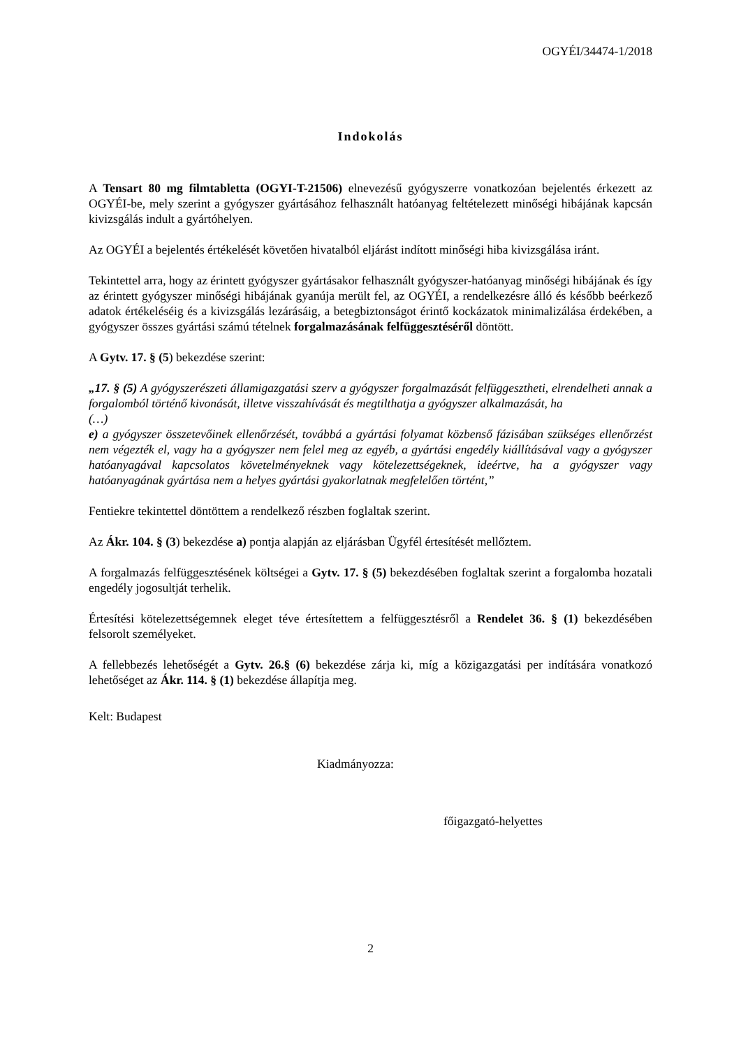OGYÉI/34474-1/2018
Indokolás
A Tensart 80 mg filmtabletta (OGYI-T-21506) elnevezésű gyógyszerre vonatkozóan bejelentés érkezett az OGYÉI-be, mely szerint a gyógyszer gyártásához felhasznált hatóanyag feltételezett minőségi hibájának kapcsán kivizsgálás indult a gyártóhelyen.
Az OGYÉI a bejelentés értékelését követően hivatalból eljárást indított minőségi hiba kivizsgálása iránt.
Tekintettel arra, hogy az érintett gyógyszer gyártásakor felhasznált gyógyszer-hatóanyag minőségi hibájának és így az érintett gyógyszer minőségi hibájának gyanúja merült fel, az OGYÉI, a rendelkezésre álló és később beérkező adatok értékeléséig és a kivizsgálás lezárásáig, a betegbiztonságot érintő kockázatok minimalizálása érdekében, a gyógyszer összes gyártási számú tételnek forgalmazásának felfüggesztéséről döntött.
A Gytv. 17. § (5) bekezdése szerint:
„17. § (5) A gyógyszerészeti államigazgatási szerv a gyógyszer forgalmazását felfüggesztheti, elrendelheti annak a forgalomból történő kivonását, illetve visszahívását és megtilthatja a gyógyszer alkalmazását, ha
(…)
e) a gyógyszer összetevőinek ellenőrzését, továbbá a gyártási folyamat közbenső fázisában szükséges ellenőrzést nem végezték el, vagy ha a gyógyszer nem felel meg az egyéb, a gyártási engedély kiállításával vagy a gyógyszer hatóanyagával kapcsolatos követelményeknek vagy kötelezettségeknek, ideértve, ha a gyógyszer vagy hatóanyagának gyártása nem a helyes gyártási gyakorlatnak megfelelően történt,”
Fentiekre tekintettel döntöttem a rendelkező részben foglaltak szerint.
Az Ákr. 104. § (3) bekezdése a) pontja alapján az eljárásban Ügyfél értesítését mellőztem.
A forgalmazás felfüggesztésének költségei a Gytv. 17. § (5) bekezdésében foglaltak szerint a forgalomba hozatali engedély jogosultját terhelik.
Értesítési kötelezettségemnek eleget téve értesítettem a felfüggesztésről a Rendelet 36. § (1) bekezdésében felsorolt személyeket.
A fellebbezés lehetőségét a Gytv. 26.§ (6) bekezdése zárja ki, míg a közigazgatási per indítására vonatkozó lehetőséget az Ákr. 114. § (1) bekezdése állapítja meg.
Kelt: Budapest
Kiadmányozza:
főigazgató-helyettes
2